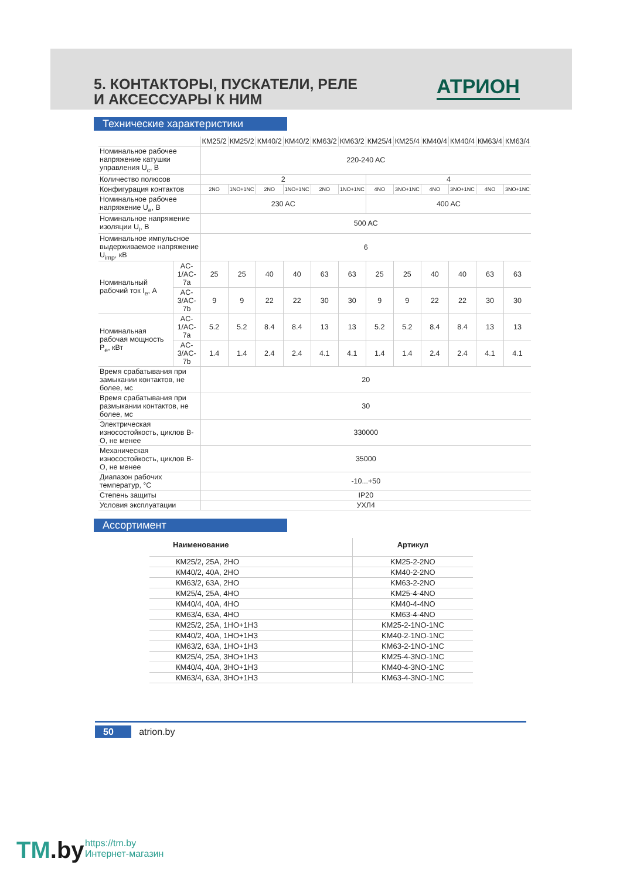5. КОНТАКТОРЫ, ПУСКАТЕЛИ, РЕЛЕ
И АКСЕССУАРЫ К НИМ
АТРИОН
Технические характеристики
| | | КМ25/2 | КМ25/2 | КМ40/2 | КМ40/2 | КМ63/2 | КМ63/2 | КМ25/4 | КМ25/4 | КМ40/4 | КМ40/4 | КМ63/4 | КМ63/4 |
| Номинальное рабочее напряжение катушки управления U<sub>c</sub>, В | | 220-240 AC | | | | | | | | | | | |
| Количество полюсов | | 2 | | | | | | 4 | | | | | |
| Конфигурация контактов | | 2NO | 1NO+1NC | 2NO | 1NO+1NC | 2NO | 1NO+1NC | 4NO | 3NO+1NC | 4NO | 3NO+1NC | 4NO | 3NO+1NC |
| Номинальное рабочее напряжение U<sub>e</sub>, В | | 230 AC | | | | | | 400 AC | | | | | |
| Номинальное напряжение изоляции U<sub>i</sub>, В | | 500 AC | | | | | | | | | | | |
| Номинальное импульсное выдерживаемое напряжение U<sub>imp</sub>, кВ | | 6 | | | | | | | | | | | |
| Номинальный рабочий ток I<sub>e</sub>, А | AC-1/AC-7a | 25 | 25 | 40 | 40 | 63 | 63 | 25 | 25 | 40 | 40 | 63 | 63 |
| | AC-3/AC-7b | 9 | 9 | 22 | 22 | 30 | 30 | 9 | 9 | 22 | 22 | 30 | 30 |
| Номинальная рабочая мощность P<sub>e</sub>, кВт | AC-1/AC-7a | 5.2 | 5.2 | 8.4 | 8.4 | 13 | 13 | 5.2 | 5.2 | 8.4 | 8.4 | 13 | 13 |
| | AC-3/AC-7b | 1.4 | 1.4 | 2.4 | 2.4 | 4.1 | 4.1 | 1.4 | 1.4 | 2.4 | 2.4 | 4.1 | 4.1 |
| Время срабатывания при замыкании контактов, не более, мс | | 20 | | | | | | | | | | | |
| Время срабатывания при размыкании контактов, не более, мс | | 30 | | | | | | | | | | | |
| Электрическая износостойкость, циклов В-О, не менее | | 330000 | | | | | | | | | | | |
| Механическая износостойкость, циклов В-О, не менее | | 35000 | | | | | | | | | | | |
| Диапазон рабочих температур, °С | | -10...+50 | | | | | | | | | | | |
| Степень защиты | | IP20 | | | | | | | | | | | |
| Условия эксплуатации | | УХЛ4 | | | | | | | | | | | |
Ассортимент
| Наименование | Артикул |
| КМ25/2, 25А, 2НО | KM25-2-2NO |
| КМ40/2, 40А, 2НО | KM40-2-2NO |
| КМ63/2, 63А, 2НО | KM63-2-2NO |
| КМ25/4, 25А, 4НО | KM25-4-4NO |
| КМ40/4, 40А, 4НО | KM40-4-4NO |
| КМ63/4, 63А, 4НО | KM63-4-4NO |
| КМ25/2, 25А, 1НО+1НЗ | KM25-2-1NO-1NC |
| КМ40/2, 40А, 1НО+1НЗ | KM40-2-1NO-1NC |
| КМ63/2, 63А, 1НО+1НЗ | KM63-2-1NO-1NC |
| КМ25/4, 25А, 3НО+1НЗ | KM25-4-3NO-1NC |
| КМ40/4, 40А, 3НО+1НЗ | KM40-4-3NO-1NC |
| КМ63/4, 63А, 3НО+1НЗ | KM63-4-3NO-1NC |
50 atrion.by
TM.by
https://tm.by
Интернет-магазин